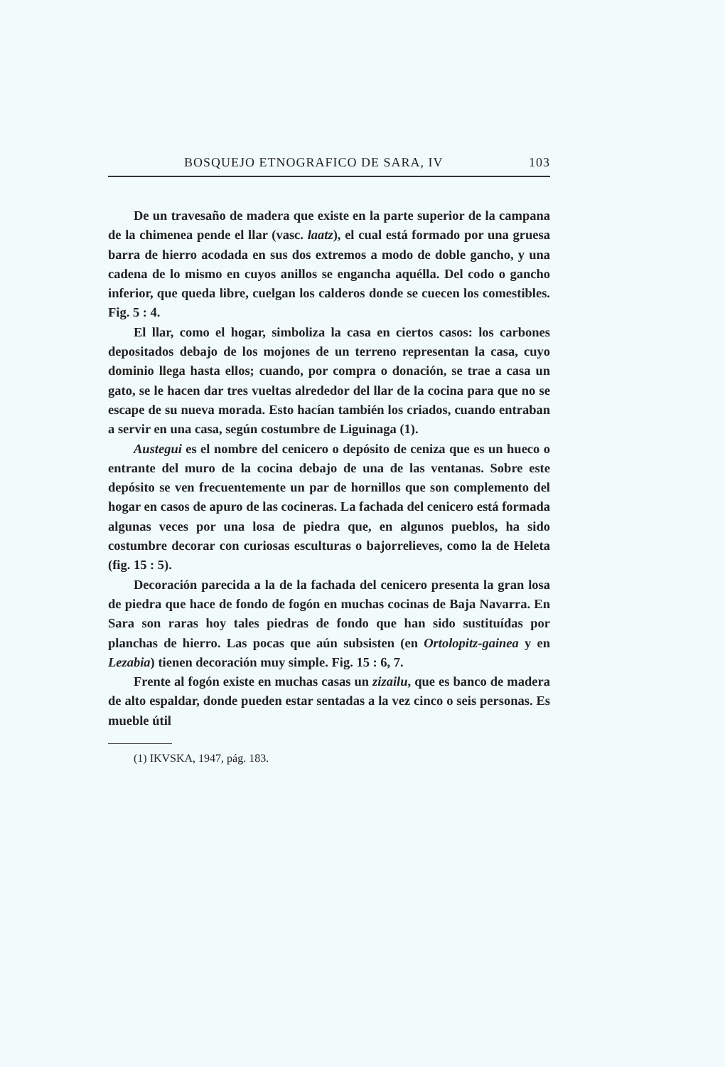BOSQUEJO ETNOGRAFICO DE SARA, IV 103
De un travesaño de madera que existe en la parte superior de la campana de la chimenea pende el llar (vasc. laatz), el cual está formado por una gruesa barra de hierro acodada en sus dos extremos a modo de doble gancho, y una cadena de lo mismo en cuyos anillos se engancha aquélla. Del codo o gancho inferior, que queda libre, cuelgan los calderos donde se cuecen los comestibles. Fig. 5 : 4.
El llar, como el hogar, simboliza la casa en ciertos casos: los carbones depositados debajo de los mojones de un terreno representan la casa, cuyo dominio llega hasta ellos; cuando, por compra o donación, se trae a casa un gato, se le hacen dar tres vueltas alrededor del llar de la cocina para que no se escape de su nueva morada. Esto hacían también los criados, cuando entraban a servir en una casa, según costumbre de Liguinaga (1).
Austegui es el nombre del cenicero o depósito de ceniza que es un hueco o entrante del muro de la cocina debajo de una de las ventanas. Sobre este depósito se ven frecuentemente un par de hornillos que son complemento del hogar en casos de apuro de las cocineras. La fachada del cenicero está formada algunas veces por una losa de piedra que, en algunos pueblos, ha sido costumbre decorar con curiosas esculturas o bajorrelieves, como la de Heleta (fig. 15 : 5).
Decoración parecida a la de la fachada del cenicero presenta la gran losa de piedra que hace de fondo de fogón en muchas cocinas de Baja Navarra. En Sara son raras hoy tales piedras de fondo que han sido sustituídas por planchas de hierro. Las pocas que aún subsisten (en Ortolopitz-gainea y en Lezabia) tienen decoración muy simple. Fig. 15 : 6, 7.
Frente al fogón existe en muchas casas un zizailu, que es banco de madera de alto espaldar, donde pueden estar sentadas a la vez cinco o seis personas. Es mueble útil
(1) IKVSKA, 1947, pág. 183.